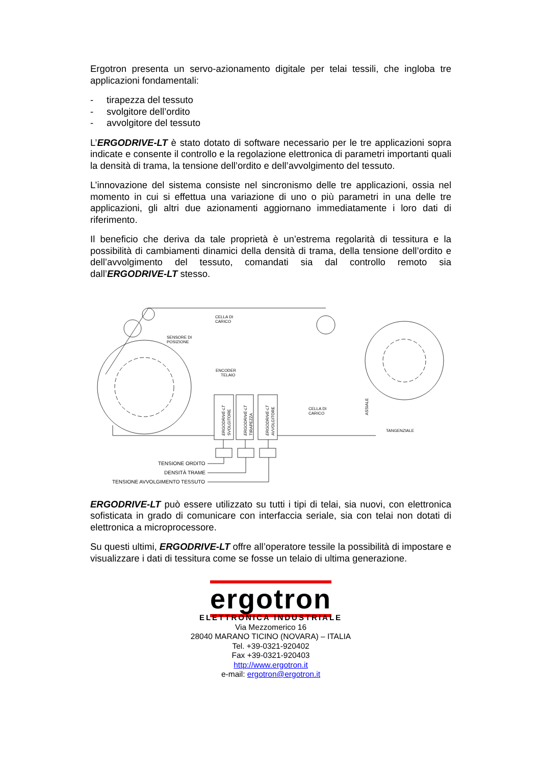Ergotron presenta un servo-azionamento digitale per telai tessili, che ingloba tre applicazioni fondamentali:
- tirapezza del tessuto
- svolgitore dell’ordito
- avvolgitore del tessuto
L’ERGODRIVE-LT è stato dotato di software necessario per le tre applicazioni sopra indicate e consente il controllo e la regolazione elettronica di parametri importanti quali la densità di trama, la tensione dell’ordito e dell’avvolgimento del tessuto.
L’innovazione del sistema consiste nel sincronismo delle tre applicazioni, ossia nel momento in cui si effettua una variazione di uno o più parametri in una delle tre applicazioni, gli altri due azionamenti aggiornano immediatamente i loro dati di riferimento.
Il beneficio che deriva da tale proprietà è un’estrema regolarità di tessitura e la possibilità di cambiamenti dinamici della densità di trama, della tensione dell’ordito e dell’avvolgimento del tessuto, comandati sia dal controllo remoto sia dall’ERGODRIVE-LT stesso.
CELLA DI
CARICO
SENSORE DI
POSIZIONE
ENCODER
TELAIO
CELLA DI
CARICO
TANGENZIALE
ERGODRIVE-LT
SVOLGITORE
ERGODRIVE-LT
TIRAPEZZA
ERGODRIVE-LT
AVVOLGITORE
ASSIALE
TENSIONE ORDITO
DENSITÀ TRAME
TENSIONE AVVOLGIMENTO TESSUTO
ERGODRIVE-LT può essere utilizzato su tutti i tipi di telai, sia nuovi, con elettronica sofisticata in grado di comunicare con interfaccia seriale, sia con telai non dotati di elettronica a microprocessore.
Su questi ultimi, ERGODRIVE-LT offre all’operatore tessile la possibilità di impostare e visualizzare i dati di tessitura come se fosse un telaio di ultima generazione.
ergotron
ELETTRONICA INDUSTRIALE
Via Mezzomerico 16
28040 MARANO TICINO (NOVARA) – ITALIA
Tel. +39-0321-920402
Fax +39-0321-920403
http://www.ergotron.it
e-mail: ergotron@ergotron.it